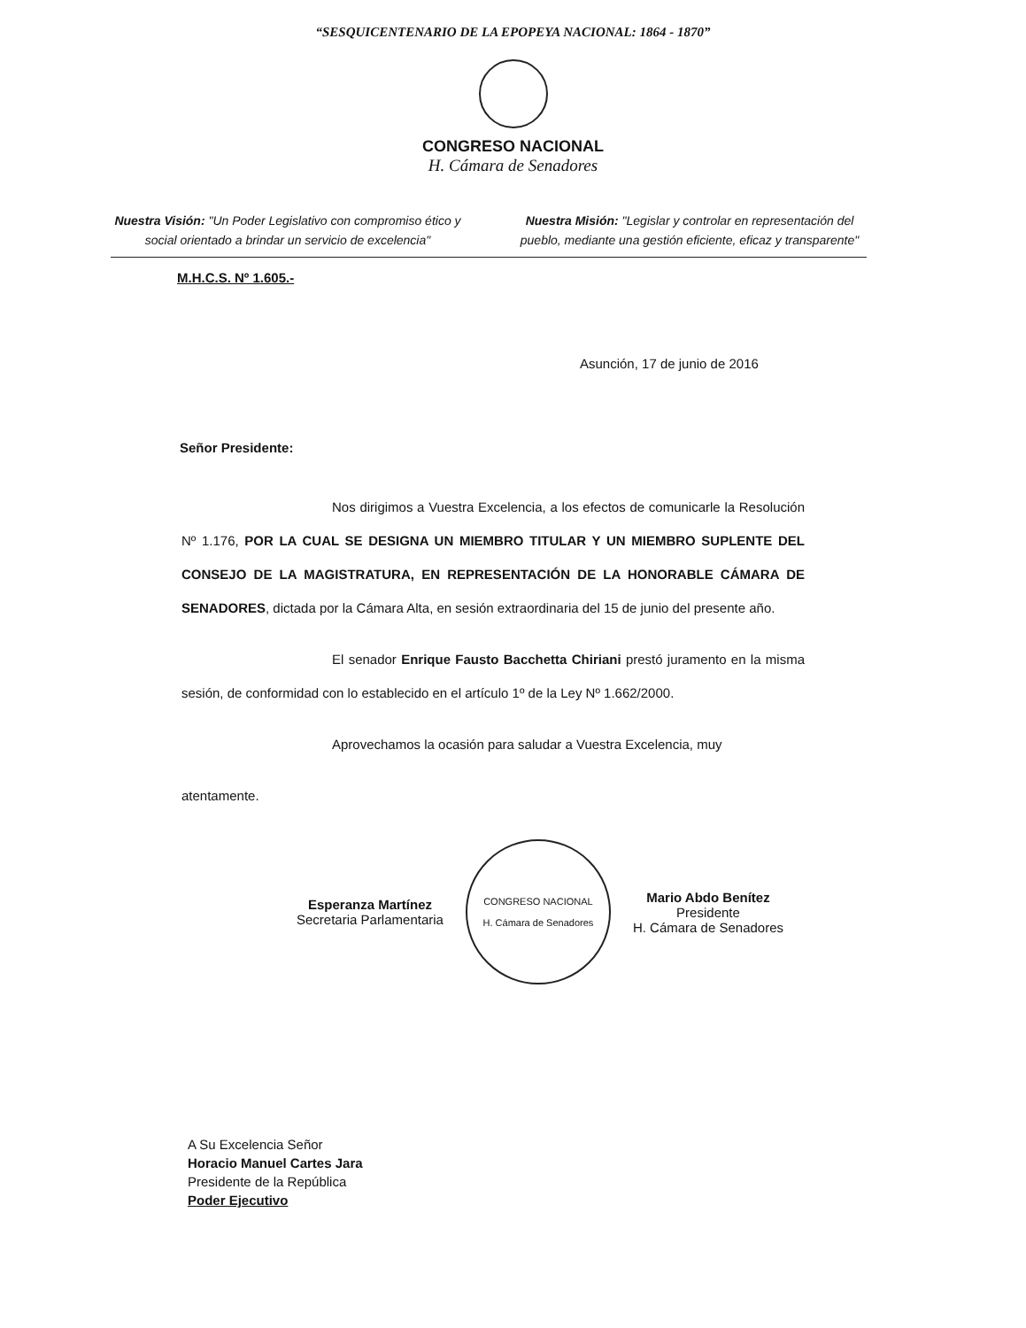“SESQUICENTENARIO DE LA EPOPEYA NACIONAL: 1864 - 1870”
CONGRESO NACIONAL
H. Cámara de Senadores
Nuestra Visión: "Un Poder Legislativo con compromiso ético y social orientado a brindar un servicio de excelencia"
Nuestra Misión: "Legislar y controlar en representación del pueblo, mediante una gestión eficiente, eficaz y transparente"
M.H.C.S. Nº 1.605.-
Asunción, 17 de junio de 2016
Señor Presidente:
Nos dirigimos a Vuestra Excelencia, a los efectos de comunicarle la Resolución Nº 1.176, POR LA CUAL SE DESIGNA UN MIEMBRO TITULAR Y UN MIEMBRO SUPLENTE DEL CONSEJO DE LA MAGISTRATURA, EN REPRESENTACIÓN DE LA HONORABLE CÁMARA DE SENADORES, dictada por la Cámara Alta, en sesión extraordinaria del 15 de junio del presente año.
El senador Enrique Fausto Bacchetta Chiriani prestó juramento en la misma sesión, de conformidad con lo establecido en el artículo 1º de la Ley Nº 1.662/2000.
Aprovechamos la ocasión para saludar a Vuestra Excelencia, muy
atentamente.
Esperanza Martínez
Secretaria Parlamentaria
CONGRESO NACIONAL
H. Cámara de Senadores
Mario Abdo Benítez
Presidente
H. Cámara de Senadores
A Su Excelencia Señor
Horacio Manuel Cartes Jara
Presidente de la República
Poder Ejecutivo